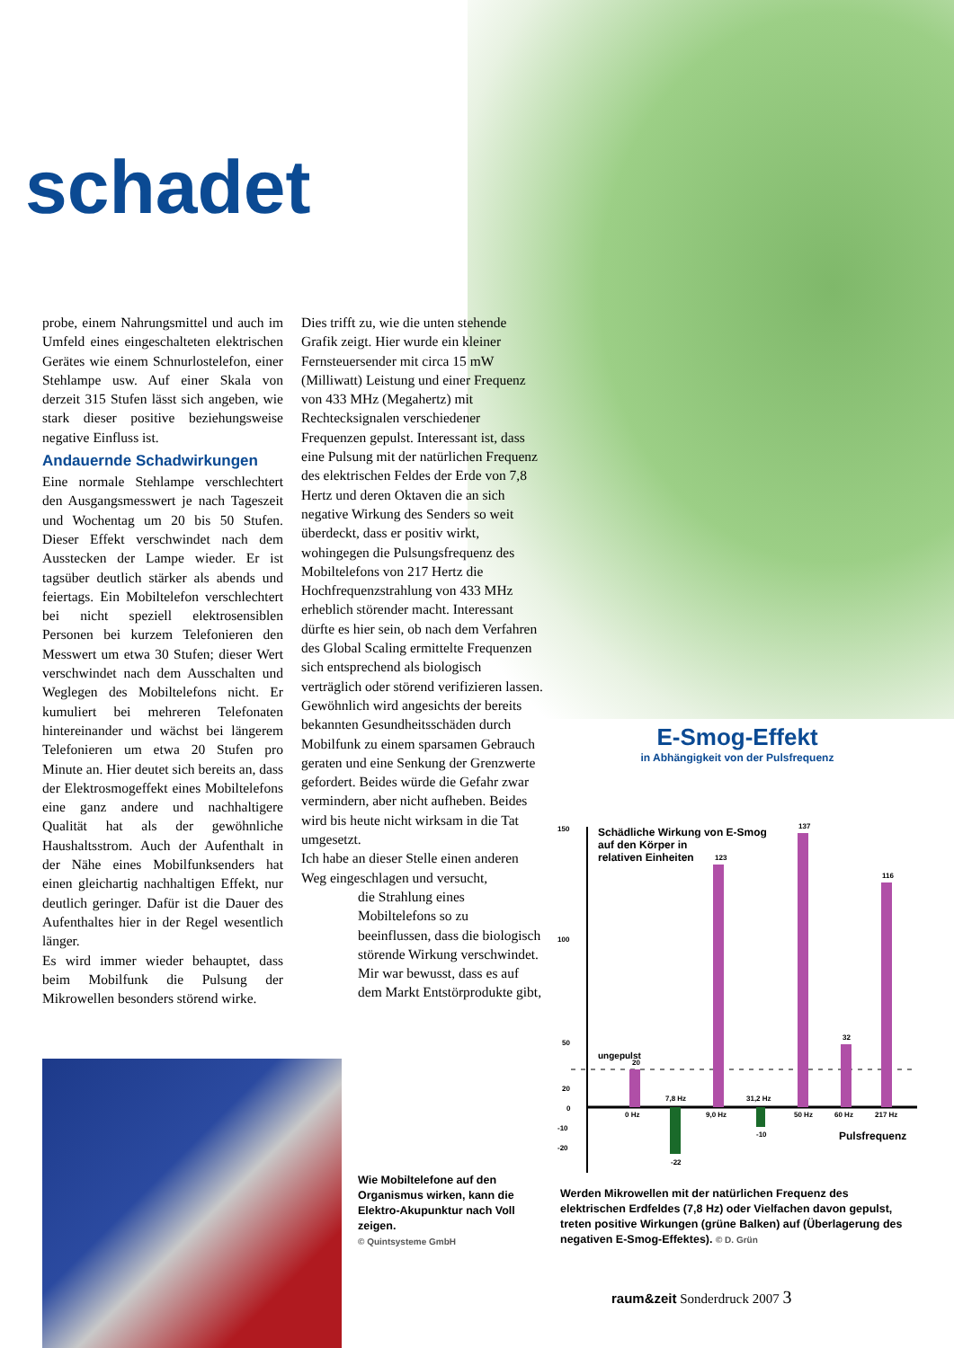schadet
probe, einem Nahrungsmittel und auch im Umfeld eines eingeschalteten elektrischen Gerätes wie einem Schnurlostelefon, einer Stehlampe usw. Auf einer Skala von derzeit 315 Stufen lässt sich angeben, wie stark dieser positive beziehungsweise negative Einfluss ist.
Andauernde Schadwirkungen
Eine normale Stehlampe verschlechtert den Ausgangsmesswert je nach Tageszeit und Wochentag um 20 bis 50 Stufen. Dieser Effekt verschwindet nach dem Ausstecken der Lampe wieder. Er ist tagsüber deutlich stärker als abends und feiertags. Ein Mobiltelefon verschlechtert bei nicht speziell elektrosensiblen Personen bei kurzem Telefonieren den Messwert um etwa 30 Stufen; dieser Wert verschwindet nach dem Ausschalten und Weglegen des Mobiltelefons nicht. Er kumuliert bei mehreren Telefonaten hintereinander und wächst bei längerem Telefonieren um etwa 20 Stufen pro Minute an. Hier deutet sich bereits an, dass der Elektrosmogeffekt eines Mobiltelefons eine ganz andere und nachhaltigere Qualität hat als der gewöhnliche Haushaltsstrom. Auch der Aufenthalt in der Nähe eines Mobilfunksenders hat einen gleichartig nachhaltigen Effekt, nur deutlich geringer. Dafür ist die Dauer des Aufenthaltes hier in der Regel wesentlich länger.
Es wird immer wieder behauptet, dass beim Mobilfunk die Pulsung der Mikrowellen besonders störend wirke.
Dies trifft zu, wie die unten stehende Grafik zeigt. Hier wurde ein kleiner Fernsteuersender mit circa 15 mW (Milliwatt) Leistung und einer Frequenz von 433 MHz (Megahertz) mit Rechtecksignalen verschiedener Frequenzen gepulst. Interessant ist, dass eine Pulsung mit der natürlichen Frequenz des elektrischen Feldes der Erde von 7,8 Hertz und deren Oktaven die an sich negative Wirkung des Senders so weit überdeckt, dass er positiv wirkt, wohingegen die Pulsungsfrequenz des Mobiltelefons von 217 Hertz die Hochfrequenzstrahlung von 433 MHz erheblich störender macht. Interessant dürfte es hier sein, ob nach dem Verfahren des Global Scaling ermittelte Frequenzen sich entsprechend als biologisch verträglich oder störend verifizieren lassen. Gewöhnlich wird angesichts der bereits bekannten Gesundheitsschäden durch Mobilfunk zu einem sparsamen Gebrauch geraten und eine Senkung der Grenzwerte gefordert. Beides würde die Gefahr zwar vermindern, aber nicht aufheben. Beides wird bis heute nicht wirksam in die Tat umgesetzt.
Ich habe an dieser Stelle einen anderen Weg eingeschlagen und versucht,
die Strahlung eines Mobiltelefons so zu beeinflussen, dass die biologisch störende Wirkung verschwindet. Mir war bewusst, dass es auf dem Markt Entstörprodukte gibt,
Wie Mobiltelefone auf den Organismus wirken, kann die Elektro-Akupunktur nach Voll zeigen.
© Quintsysteme GmbH
E-Smog-Effekt
in Abhängigkeit von der Pulsfrequenz
150
100
50
20
0
-10
-20
Schädliche Wirkung von E-Smog
auf den Körper in
relativen Einheiten
ungepulst
0 Hz
7,8 Hz
9,0 Hz
31,2 Hz
50 Hz
60 Hz
217 Hz
20
-22
123
-10
137
32
116
Pulsfrequenz
Werden Mikrowellen mit der natürlichen Frequenz des elektrischen Erdfeldes (7,8 Hz) oder Vielfachen davon gepulst, treten positive Wirkungen (grüne Balken) auf (Überlagerung des negativen E-Smog-Effektes). © D. Grün
raum&zeit Sonderdruck 2007 3